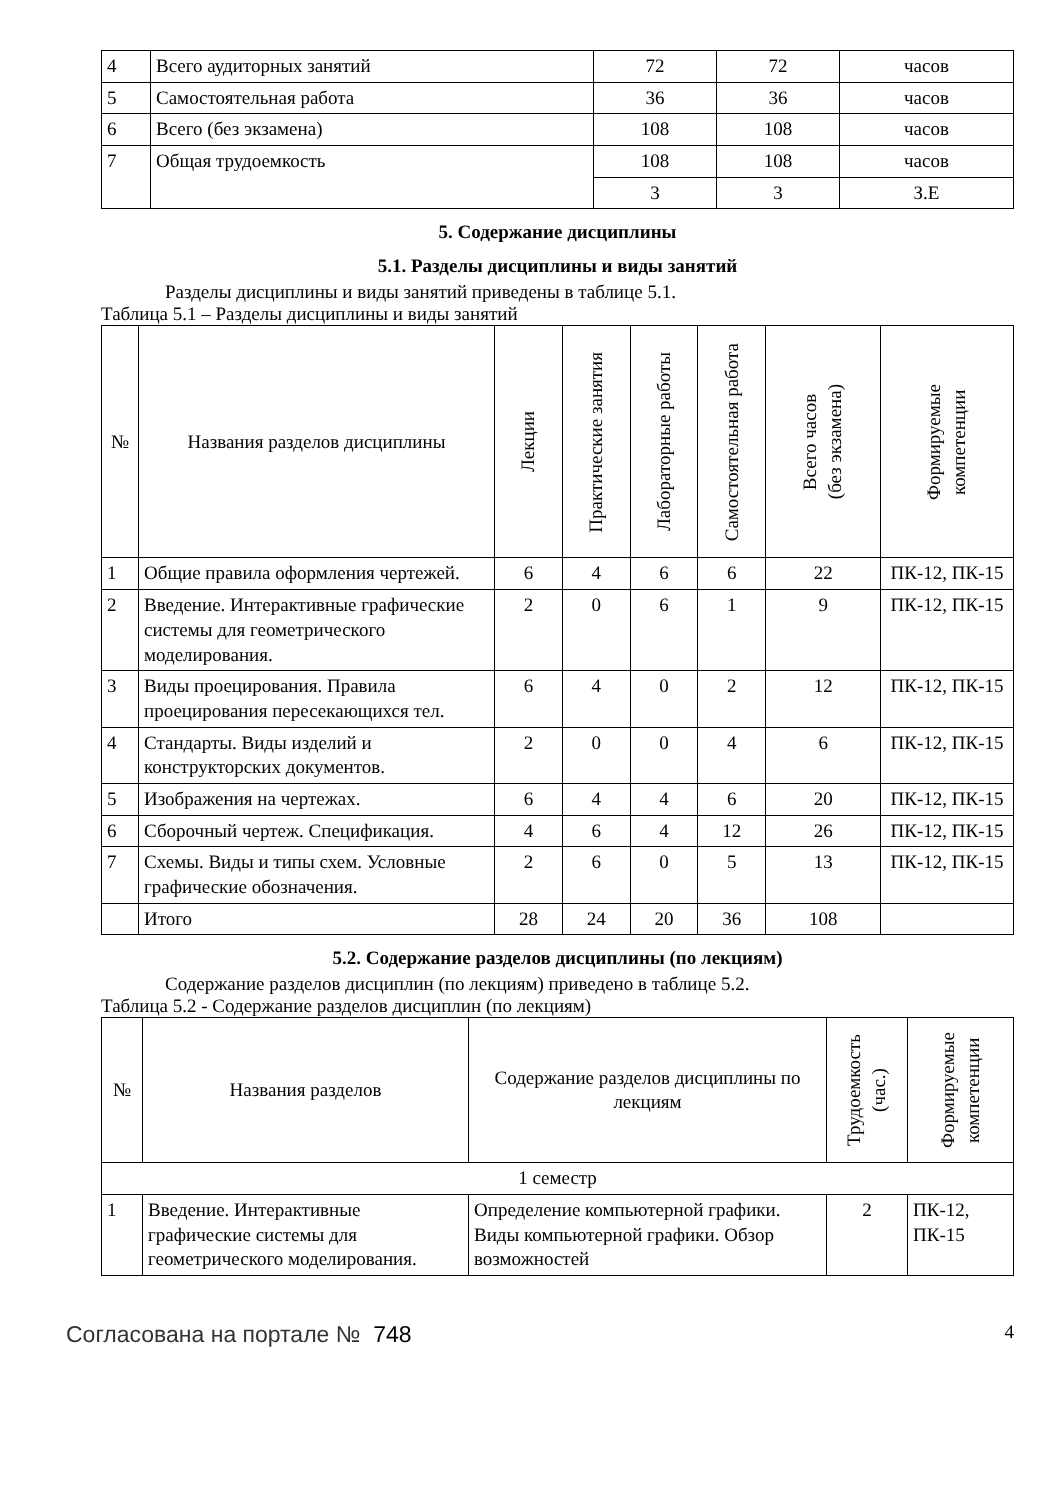| 4 | Всего аудиторных занятий | 72 | 72 | часов |
| 5 | Самостоятельная работа | 36 | 36 | часов |
| 6 | Всего (без экзамена) | 108 | 108 | часов |
| 7 | Общая трудоемкость | 108 | 108 | часов |
| | | 3 | 3 | З.Е |
5. Содержание дисциплины
5.1. Разделы дисциплины и виды занятий
Разделы дисциплины и виды занятий приведены в таблице 5.1.
Таблица 5.1 – Разделы дисциплины и виды занятий
| № | Названия разделов дисциплины | Лекции | Практические занятия | Лабораторные работы | Самостоятельная работа | Всего часов (без экзамена) | Формируемые компетенции |
| --- | --- | --- | --- | --- | --- | --- | --- |
| 1 | Общие правила оформления чертежей. | 6 | 4 | 6 | 6 | 22 | ПК-12, ПК-15 |
| 2 | Введение. Интерактивные графические системы для геометрического моделирования. | 2 | 0 | 6 | 1 | 9 | ПК-12, ПК-15 |
| 3 | Виды проецирования. Правила проецирования пересекающихся тел. | 6 | 4 | 0 | 2 | 12 | ПК-12, ПК-15 |
| 4 | Стандарты. Виды изделий и конструкторских документов. | 2 | 0 | 0 | 4 | 6 | ПК-12, ПК-15 |
| 5 | Изображения на чертежах. | 6 | 4 | 4 | 6 | 20 | ПК-12, ПК-15 |
| 6 | Сборочный чертеж. Спецификация. | 4 | 6 | 4 | 12 | 26 | ПК-12, ПК-15 |
| 7 | Схемы. Виды и типы схем. Условные графические обозначения. | 2 | 6 | 0 | 5 | 13 | ПК-12, ПК-15 |
| | Итого | 28 | 24 | 20 | 36 | 108 | |
5.2. Содержание разделов дисциплины (по лекциям)
Содержание разделов дисциплин (по лекциям) приведено в таблице 5.2.
Таблица 5.2 - Содержание разделов дисциплин (по лекциям)
| № | Названия разделов | Содержание разделов дисциплины по лекциям | Трудоемкость (час.) | Формируемые компетенции |
| --- | --- | --- | --- | --- |
| 1 семестр | | | | |
| 1 | Введение. Интерактивные графические системы для геометрического моделирования. | Определение компьютерной графики. Виды компьютерной графики. Обзор возможностей | 2 | ПК-12, ПК-15 |
Согласована на портале № 748 4